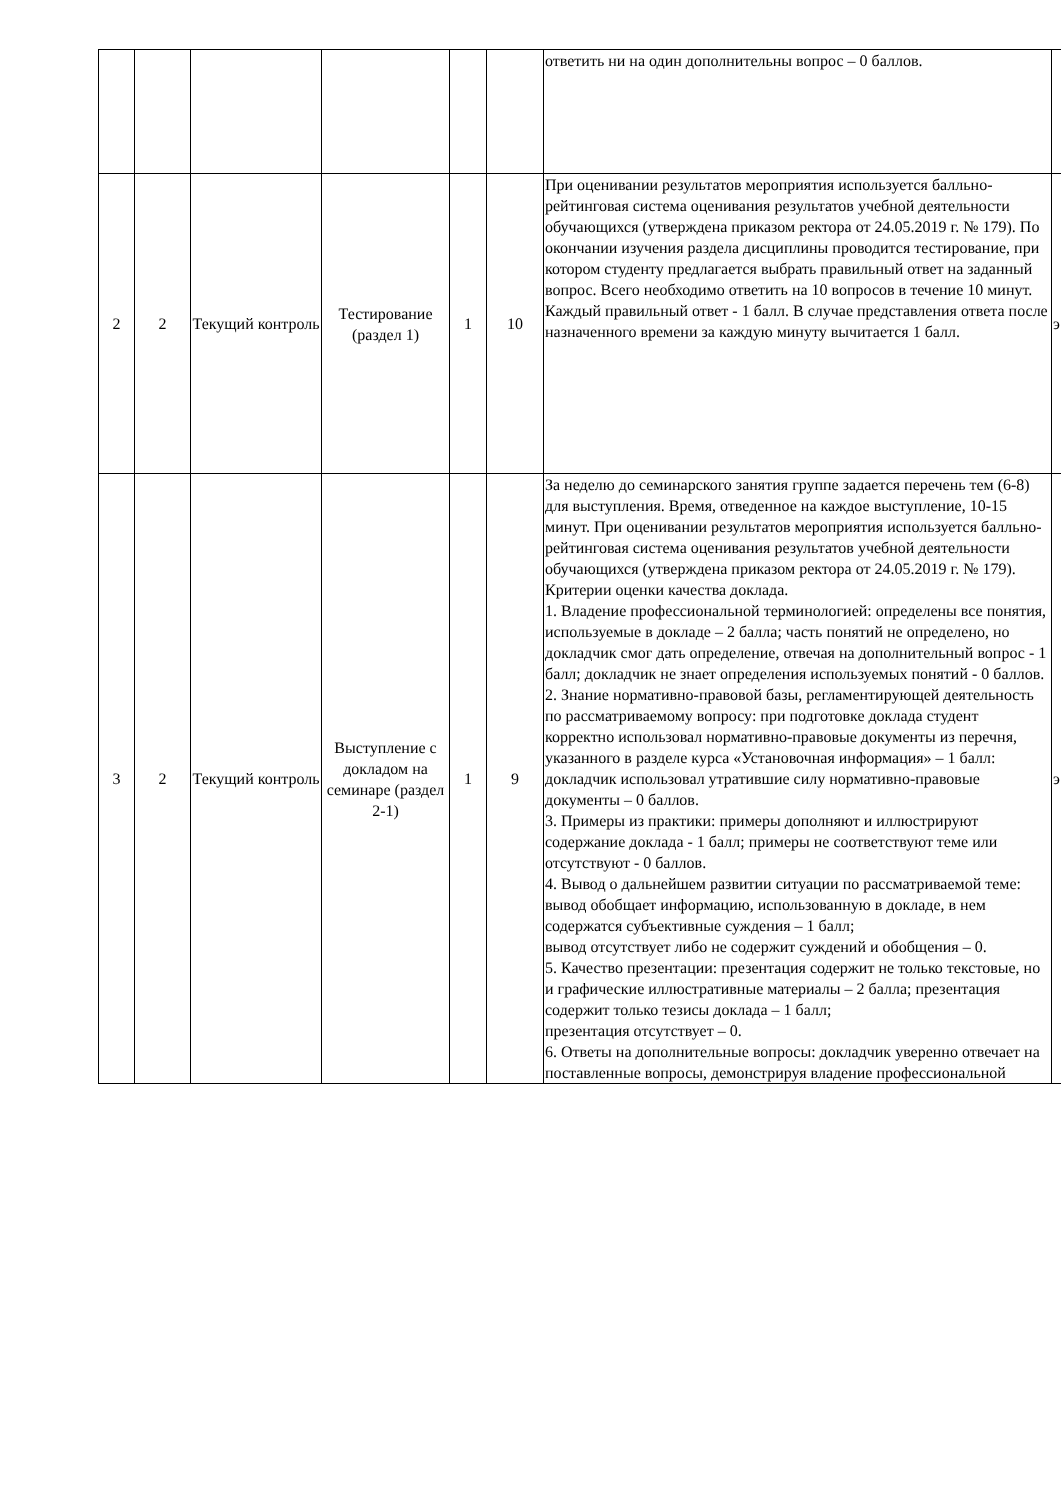| | | | | | | ответить ни на один дополнительны вопрос – 0 баллов. | |
| 2 | 2 | Текущий контроль | Тестирование (раздел 1) | 1 | 10 | При оценивании результатов мероприятия используется балльно-рейтинговая система оценивания результатов учебной деятельности обучающихся (утверждена приказом ректора от 24.05.2019 г. № 179). По окончании изучения раздела дисциплины проводится тестирование, при котором студенту предлагается выбрать правильный ответ на заданный вопрос. Всего необходимо ответить на 10 вопросов в течение 10 минут. Каждый правильный ответ - 1 балл. В случае представления ответа после назначенного времени за каждую минуту вычитается 1 балл. | э |
| 3 | 2 | Текущий контроль | Выступление с докладом на семинаре (раздел 2-1) | 1 | 9 | За неделю до семинарского занятия группе задается перечень тем (6-8) для выступления. Время, отведенное на каждое выступление, 10-15 минут. При оценивании результатов мероприятия используется балльно-рейтинговая система оценивания результатов учебной деятельности обучающихся (утверждена приказом ректора от 24.05.2019 г. № 179). Критерии оценки качества доклада. 1. Владение профессиональной терминологией: определены все понятия, используемые в докладе – 2 балла; часть понятий не определено, но докладчик смог дать определение, отвечая на дополнительный вопрос - 1 балл; докладчик не знает определения используемых понятий - 0 баллов. 2. Знание нормативно-правовой базы, регламентирующей деятельность по рассматриваемому вопросу: при подготовке доклада студент корректно использовал нормативно-правовые документы из перечня, указанного в разделе курса «Установочная информация» – 1 балл: докладчик использовал утратившие силу нормативно-правовые документы – 0 баллов. 3. Примеры из практики: примеры дополняют и иллюстрируют содержание доклада - 1 балл; примеры не соответствуют теме или отсутствуют - 0 баллов. 4. Вывод о дальнейшем развитии ситуации по рассматриваемой теме: вывод обобщает информацию, использованную в докладе, в нем содержатся субъективные суждения – 1 балл; вывод отсутствует либо не содержит суждений и обобщения – 0. 5. Качество презентации: презентация содержит не только текстовые, но и графические иллюстративные материалы – 2 балла; презентация содержит только тезисы доклада – 1 балл; презентация отсутствует – 0. 6. Ответы на дополнительные вопросы: докладчик уверенно отвечает на поставленные вопросы, демонстрируя владение профессиональной | э |